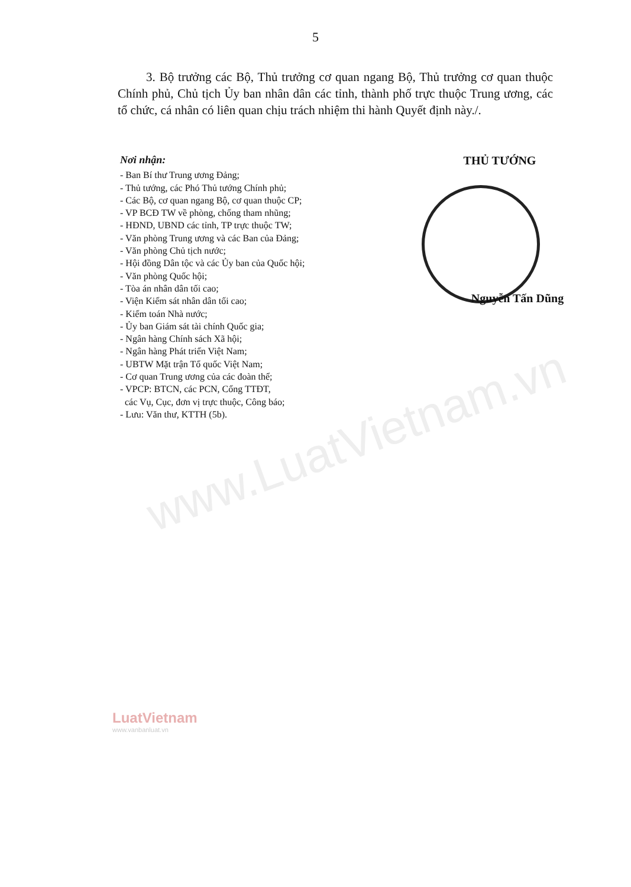www.LuatVietnam.vn
5
3. Bộ trưởng các Bộ, Thủ trưởng cơ quan ngang Bộ, Thủ trưởng cơ quan thuộc Chính phủ, Chủ tịch Ủy ban nhân dân các tỉnh, thành phố trực thuộc Trung ương, các tổ chức, cá nhân có liên quan chịu trách nhiệm thi hành Quyết định này./.
Nơi nhận:
- Ban Bí thư Trung ương Đảng;
- Thủ tướng, các Phó Thủ tướng Chính phủ;
- Các Bộ, cơ quan ngang Bộ, cơ quan thuộc CP;
- VP BCĐ TW về phòng, chống tham nhũng;
- HĐND, UBND các tỉnh, TP trực thuộc TW;
- Văn phòng Trung ương và các Ban của Đảng;
- Văn phòng Chủ tịch nước;
- Hội đồng Dân tộc và các Ủy ban của Quốc hội;
- Văn phòng Quốc hội;
- Tòa án nhân dân tối cao;
- Viện Kiểm sát nhân dân tối cao;
- Kiểm toán Nhà nước;
- Ủy ban Giám sát tài chính Quốc gia;
- Ngân hàng Chính sách Xã hội;
- Ngân hàng Phát triển Việt Nam;
- UBTW Mặt trận Tổ quốc Việt Nam;
- Cơ quan Trung ương của các đoàn thể;
- VPCP: BTCN, các PCN, Cổng TTĐT,
các Vụ, Cục, đơn vị trực thuộc, Công báo;
- Lưu: Văn thư, KTTH (5b).
THỦ TƯỚNG
Nguyễn Tấn Dũng
LuatVietnam
www.vanbanluat.vn